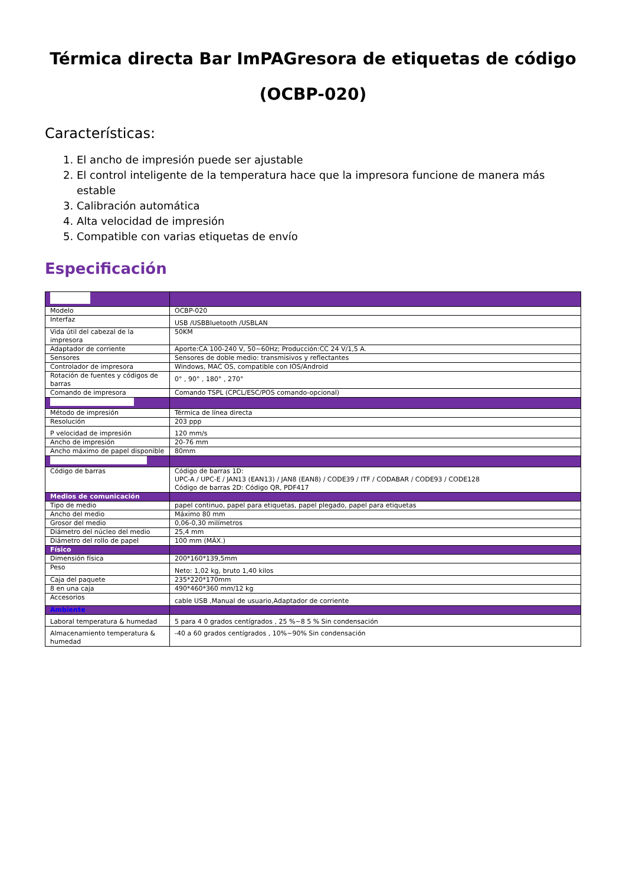Térmica directa Bar ImPAGresora de etiquetas de código
(OCBP-020)
Características:
1. El ancho de impresión puede ser ajustable
2. El control inteligente de la temperatura hace que la impresora funcione de manera más estable
3. Calibración automática
4. Alta velocidad de impresión
5. Compatible con varias etiquetas de envío
Especificación
| Modelo | OCBP-020 |
| Interfaz | USB /USBBluetooth /USBLAN |
| Vida útil del cabezal de la impresora | 50KM |
| Adaptador de corriente | Aporte:CA 100-240 V, 50~60Hz; Producción:CC 24 V/1,5 A. |
| Sensores | Sensores de doble medio: transmisivos y reflectantes |
| Controlador de impresora | Windows, MAC OS, compatible con IOS/Android |
| Rotación de fuentes y códigos de barras | 0° , 90° , 180° , 270° |
| Comando de impresora | Comando TSPL (CPCL/ESC/POS comando-opcional) |
| Método de impresión | Térmica de línea directa |
| Resolución | 203 ppp |
| P velocidad de impresión | 120 mm/s |
| Ancho de impresión | 20-76 mm |
| Ancho máximo de papel disponible | 80mm |
| Código de barras | Código de barras 1D: UPC-A / UPC-E / JAN13 (EAN13) / JAN8 (EAN8) / CODE39 / ITF / CODABAR / CODE93 / CODE128 Código de barras 2D: Código QR, PDF417 |
| Medios de comunicación | |
| Tipo de medio | papel continuo, papel para etiquetas, papel plegado, papel para etiquetas |
| Ancho del medio | Máximo 80 mm |
| Grosor del medio | 0,06-0,30 milímetros |
| Diámetro del núcleo del medio | 25,4 mm |
| Diámetro del rollo de papel | 100 mm (MÁX.) |
| Físico | |
| Dimensión física | 200*160*139,5mm |
| Peso | Neto: 1,02 kg, bruto 1,40 kilos |
| Caja del paquete | 235*220*170mm |
| 8 en una caja | 490*460*360 mm/12 kg |
| Accesorios | cable USB ,Manual de usuario,Adaptador de corriente |
| Ambiente | |
| Laboral temperatura & humedad | 5 para 4 0 grados centígrados , 25 %~8 5 % Sin condensación |
| Almacenamiento temperatura & humedad | -40 a 60 grados centígrados , 10%~90% Sin condensación |